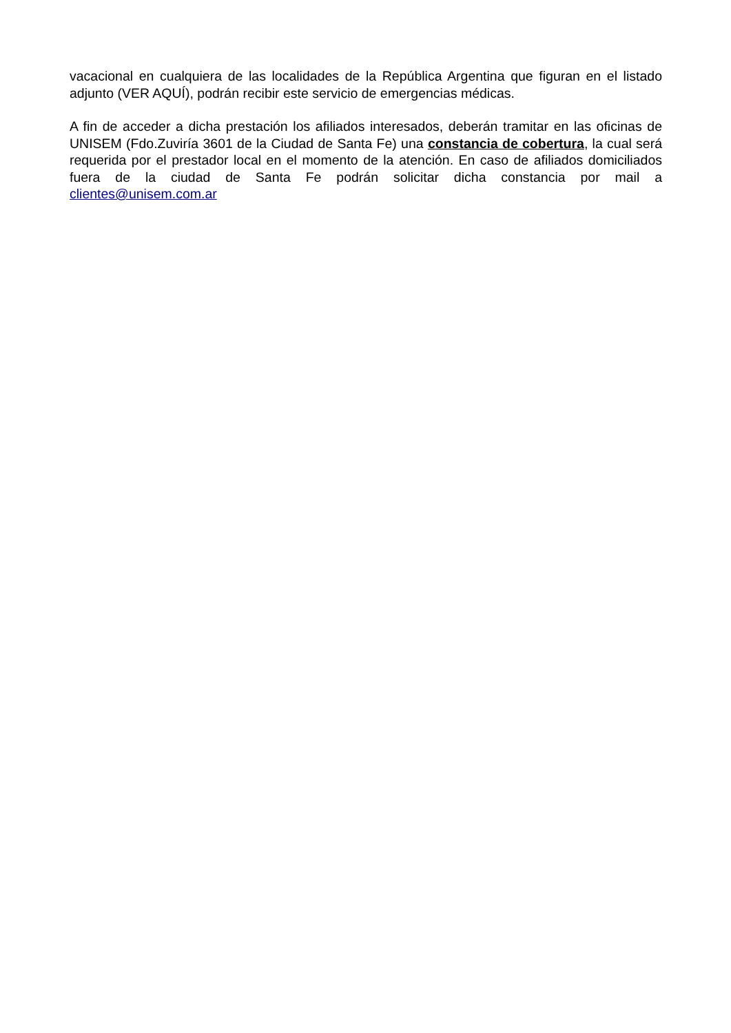vacacional en cualquiera de las localidades de la República Argentina que figuran en el listado adjunto (VER AQUÍ), podrán recibir este servicio de emergencias médicas.
A fin de acceder a dicha prestación los afiliados interesados, deberán tramitar en las oficinas de UNISEM (Fdo.Zuviría 3601 de la Ciudad de Santa Fe) una constancia de cobertura, la cual será requerida por el prestador local en el momento de la atención. En caso de afiliados domiciliados fuera de la ciudad de Santa Fe podrán solicitar dicha constancia por mail a clientes@unisem.com.ar